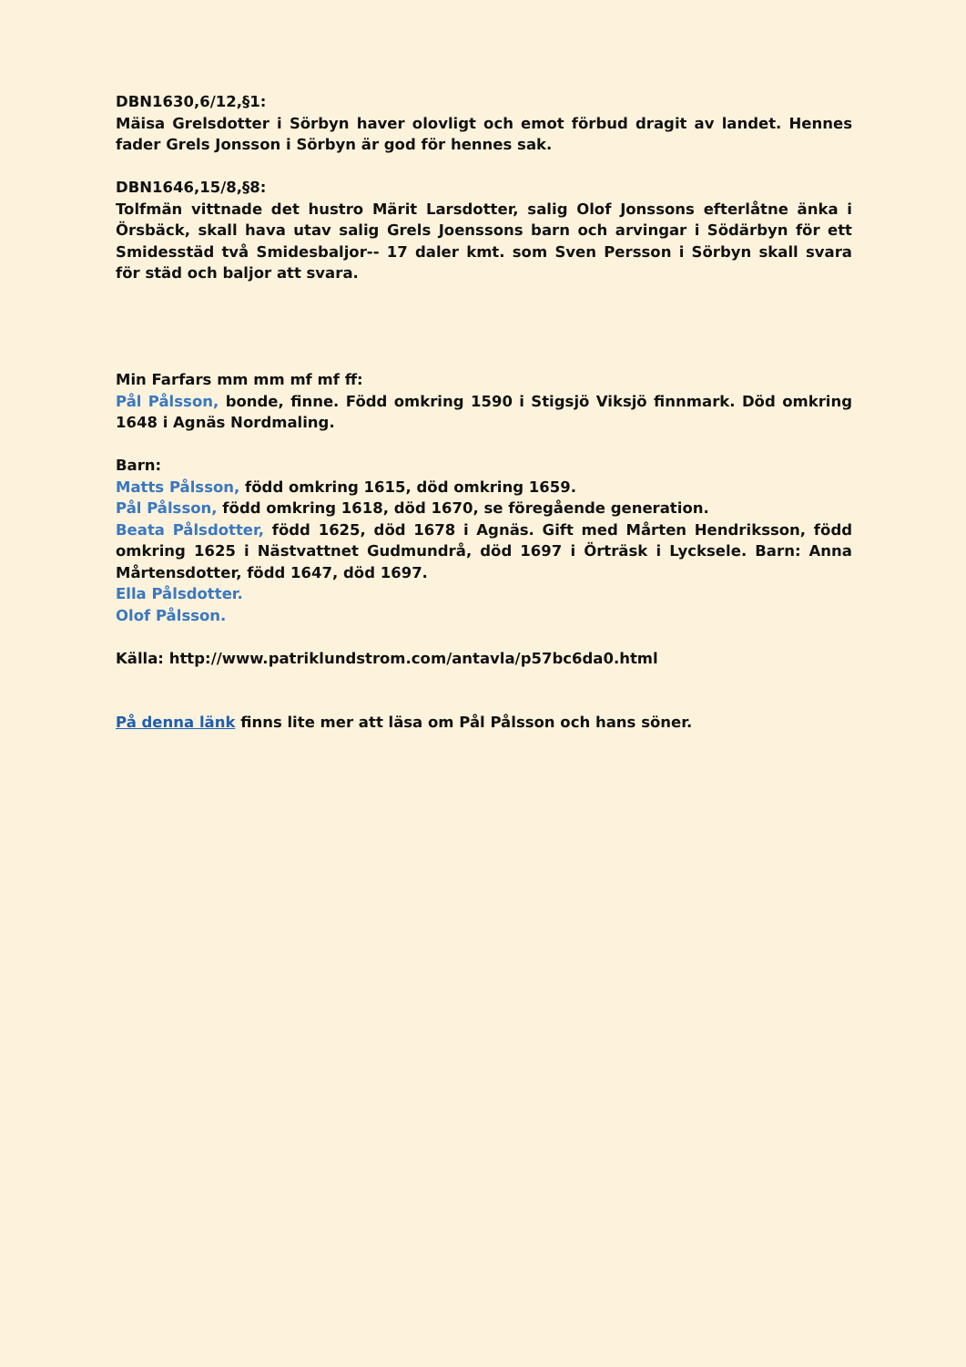DBN1630,6/12,§1:
Mäisa Grelsdotter i Sörbyn haver olovligt och emot förbud dragit av landet. Hennes fader Grels Jonsson i Sörbyn är god för hennes sak.
DBN1646,15/8,§8:
Tolfmän vittnade det hustro Märit Larsdotter, salig Olof Jonssons efterlåtne änka i Örsbäck, skall hava utav salig Grels Joenssons barn och arvingar i Södärbyn för ett Smidesstäd två Smidesbaljor-- 17 daler kmt. som Sven Persson i Sörbyn skall svara för städ och baljor att svara.
Min Farfars mm mm mf mf ff:
Pål Pålsson, bonde, finne. Född omkring 1590 i Stigsjö Viksjö finnmark. Död omkring 1648 i Agnäs Nordmaling.
Barn:
Matts Pålsson, född omkring 1615, död omkring 1659.
Pål Pålsson, född omkring 1618, död 1670, se föregående generation.
Beata Pålsdotter, född 1625, död 1678 i Agnäs. Gift med Mårten Hendriksson, född omkring 1625 i Nästvattnet Gudmundrå, död 1697 i Örträsk i Lycksele. Barn: Anna Mårtensdotter, född 1647, död 1697.
Ella Pålsdotter.
Olof Pålsson.
Källa: http://www.patriklundstrom.com/antavla/p57bc6da0.html
På denna länk finns lite mer att läsa om Pål Pålsson och hans söner.